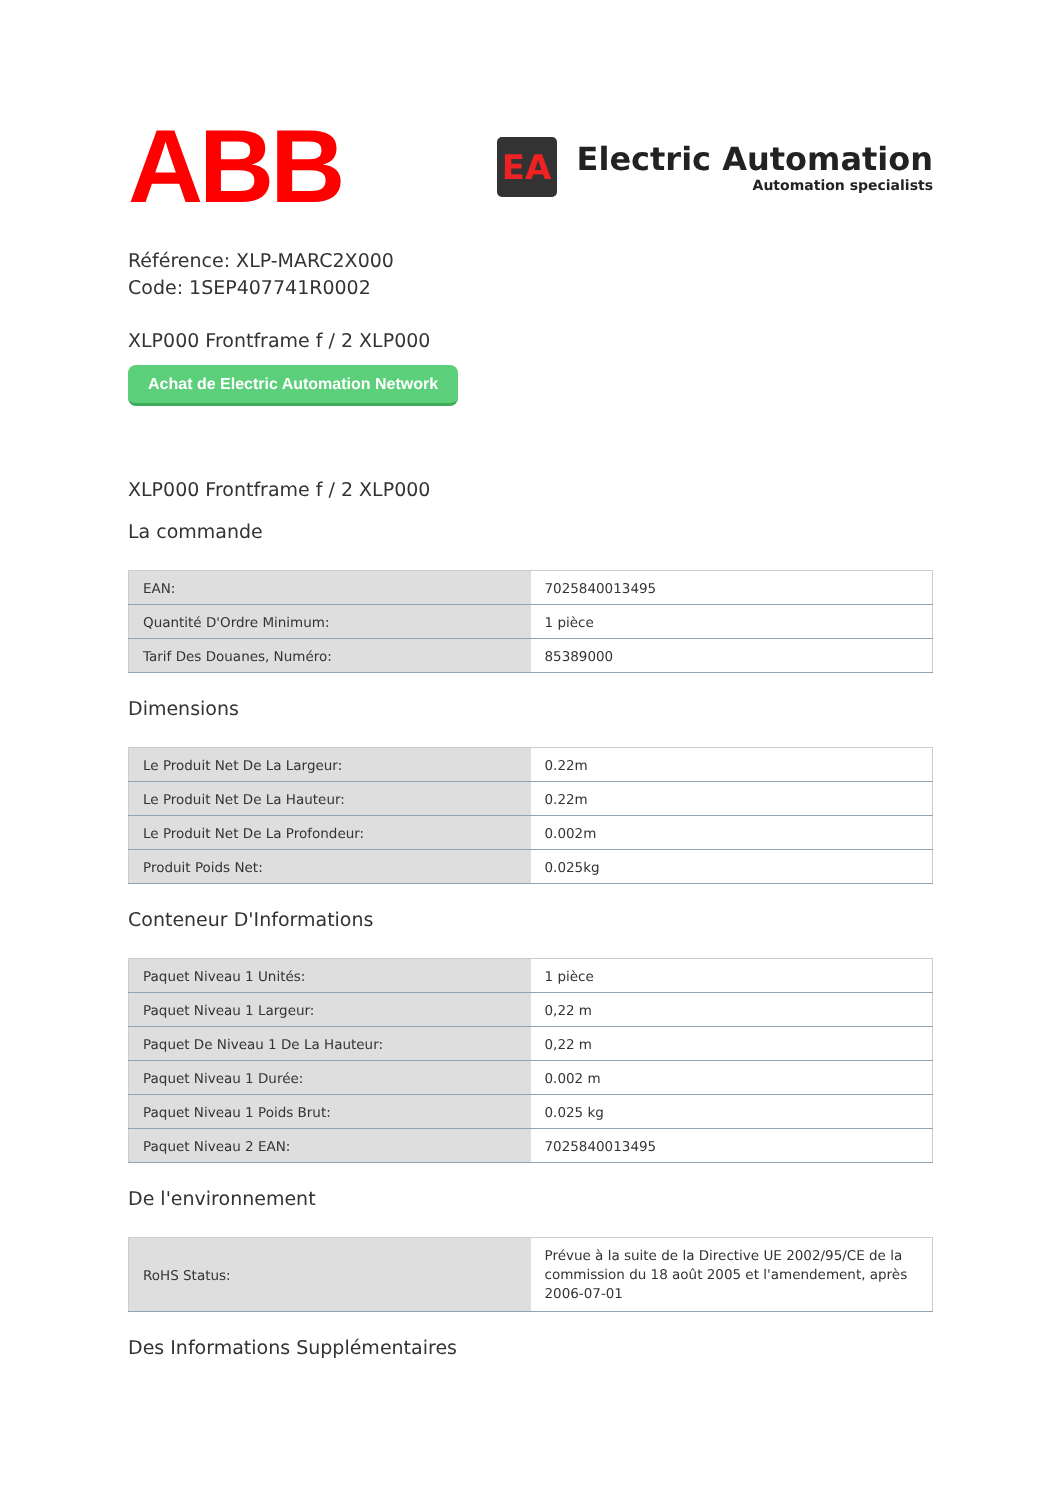ABB
EA
Electric Automation
Automation specialists
Référence: XLP-MARC2X000
Code: 1SEP407741R0002
XLP000 Frontframe f / 2 XLP000
Achat de Electric Automation Network
XLP000 Frontframe f / 2 XLP000
La commande
| EAN: | 7025840013495 |
| Quantité D'Ordre Minimum: | 1 pièce |
| Tarif Des Douanes, Numéro: | 85389000 |
Dimensions
| Le Produit Net De La Largeur: | 0.22m |
| Le Produit Net De La Hauteur: | 0.22m |
| Le Produit Net De La Profondeur: | 0.002m |
| Produit Poids Net: | 0.025kg |
Conteneur D'Informations
| Paquet Niveau 1 Unités: | 1 pièce |
| Paquet Niveau 1 Largeur: | 0,22 m |
| Paquet De Niveau 1 De La Hauteur: | 0,22 m |
| Paquet Niveau 1 Durée: | 0.002 m |
| Paquet Niveau 1 Poids Brut: | 0.025 kg |
| Paquet Niveau 2 EAN: | 7025840013495 |
De l'environnement
| RoHS Status: | Prévue à la suite de la Directive UE 2002/95/CE de la commission du 18 août 2005 et l'amendement, après 2006-07-01 |
Des Informations Supplémentaires